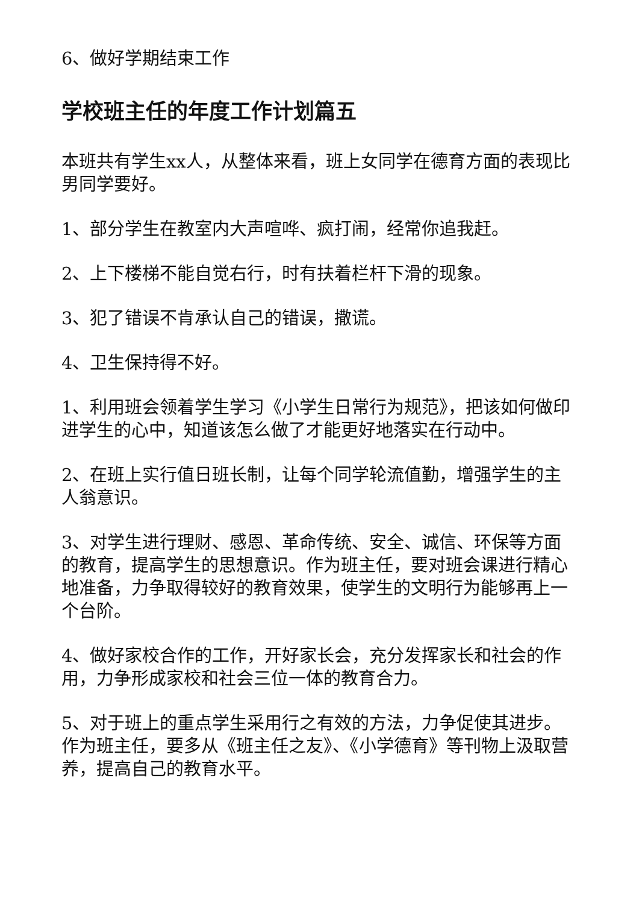6、做好学期结束工作
学校班主任的年度工作计划篇五
本班共有学生xx人，从整体来看，班上女同学在德育方面的表现比男同学要好。
1、部分学生在教室内大声喧哗、疯打闹，经常你追我赶。
2、上下楼梯不能自觉右行，时有扶着栏杆下滑的现象。
3、犯了错误不肯承认自己的错误，撒谎。
4、卫生保持得不好。
1、利用班会领着学生学习《小学生日常行为规范》，把该如何做印进学生的心中，知道该怎么做了才能更好地落实在行动中。
2、在班上实行值日班长制，让每个同学轮流值勤，增强学生的主人翁意识。
3、对学生进行理财、感恩、革命传统、安全、诚信、环保等方面的教育，提高学生的思想意识。作为班主任，要对班会课进行精心地准备，力争取得较好的教育效果，使学生的文明行为能够再上一个台阶。
4、做好家校合作的工作，开好家长会，充分发挥家长和社会的作用，力争形成家校和社会三位一体的教育合力。
5、对于班上的重点学生采用行之有效的方法，力争促使其进步。作为班主任，要多从《班主任之友》、《小学德育》等刊物上汲取营养，提高自己的教育水平。